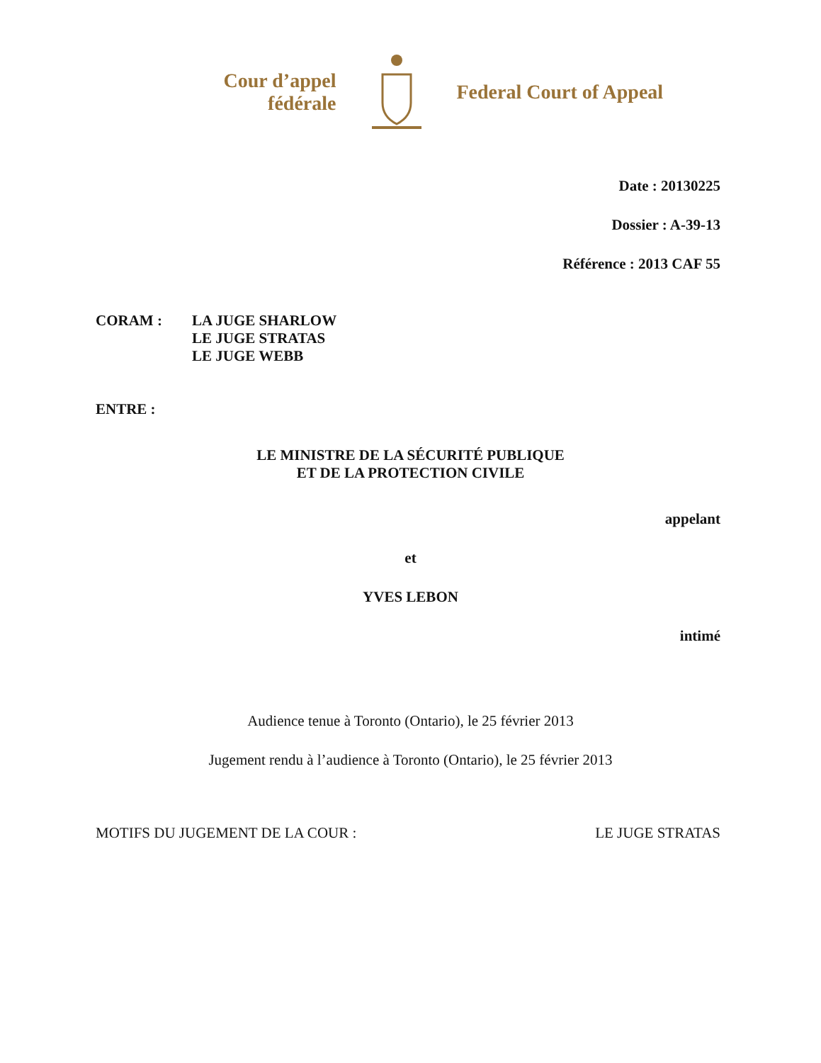Cour d’appel fédérale
Federal Court of Appeal
Date : 20130225
Dossier : A-39-13
Référence : 2013 CAF 55
CORAM : LA JUGE SHARLOW
LE JUGE STRATAS
LE JUGE WEBB
ENTRE :
LE MINISTRE DE LA SÉCURITÉ PUBLIQUE
ET DE LA PROTECTION CIVILE
appelant
et
YVES LEBON
intimé
Audience tenue à Toronto (Ontario), le 25 février 2013
Jugement rendu à l’audience à Toronto (Ontario), le 25 février 2013
MOTIFS DU JUGEMENT DE LA COUR : LE JUGE STRATAS